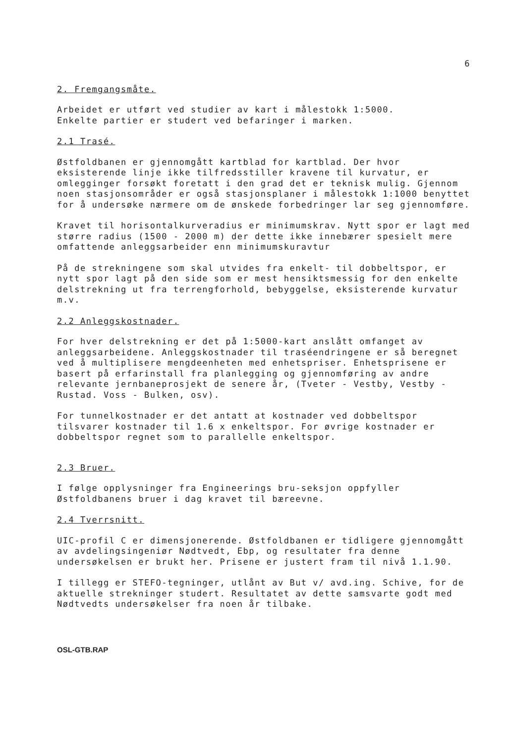6
2. Fremgangsmåte.
Arbeidet er utført ved studier av kart i målestokk 1:5000.
Enkelte partier er studert ved befaringer i marken.
2.1 Trasé.
Østfoldbanen er gjennomgått kartblad for kartblad. Der hvor eksisterende linje ikke tilfredsstiller kravene til kurvatur, er omlegginger forsøkt foretatt i den grad det er teknisk mulig. Gjennom noen stasjonsområder er også stasjonsplaner i målestokk 1:1000 benyttet for å undersøke nærmere om de ønskede forbedringer lar seg gjennomføre.
Kravet til horisontalkurveradius er minimumskrav. Nytt spor er lagt med større radius (1500 - 2000 m) der dette ikke innebærer spesielt mere omfattende anleggsarbeider enn minimumskuravtur
På de strekningene som skal utvides fra enkelt- til dobbeltspor, er nytt spor lagt på den side som er mest hensiktsmessig for den enkelte delstrekning ut fra terrengforhold, bebyggelse, eksisterende kurvatur m.v.
2.2 Anleggskostnader.
For hver delstrekning er det på 1:5000-kart anslått omfanget av anleggsarbeidene. Anleggskostnader til traséendringene er så beregnet ved å multiplisere mengdeenheten med enhetspriser. Enhetsprisene er basert på erfarinstall fra planlegging og gjennomføring av andre relevante jernbaneprosjekt de senere år, (Tveter - Vestby, Vestby - Rustad. Voss - Bulken, osv).
For tunnelkostnader er det antatt at kostnader ved dobbeltspor tilsvarer kostnader til 1.6 x enkeltspor. For øvrige kostnader er dobbeltspor regnet som to parallelle enkeltspor.
2.3 Bruer.
I følge opplysninger fra Engineerings bru-seksjon oppfyller Østfoldbanens bruer i dag kravet til bæreevne.
2.4 Tverrsnitt.
UIC-profil C er dimensjonerende. Østfoldbanen er tidligere gjennomgått av avdelingsingeniør Nødtvedt, Ebp, og resultater fra denne undersøkelsen er brukt her. Prisene er justert fram til nivå 1.1.90.
I tillegg er STEFO-tegninger, utlånt av But v/ avd.ing. Schive, for de aktuelle strekninger studert. Resultatet av dette samsvarte godt med Nødtvedts undersøkelser fra noen år tilbake.
OSL-GTB.RAP